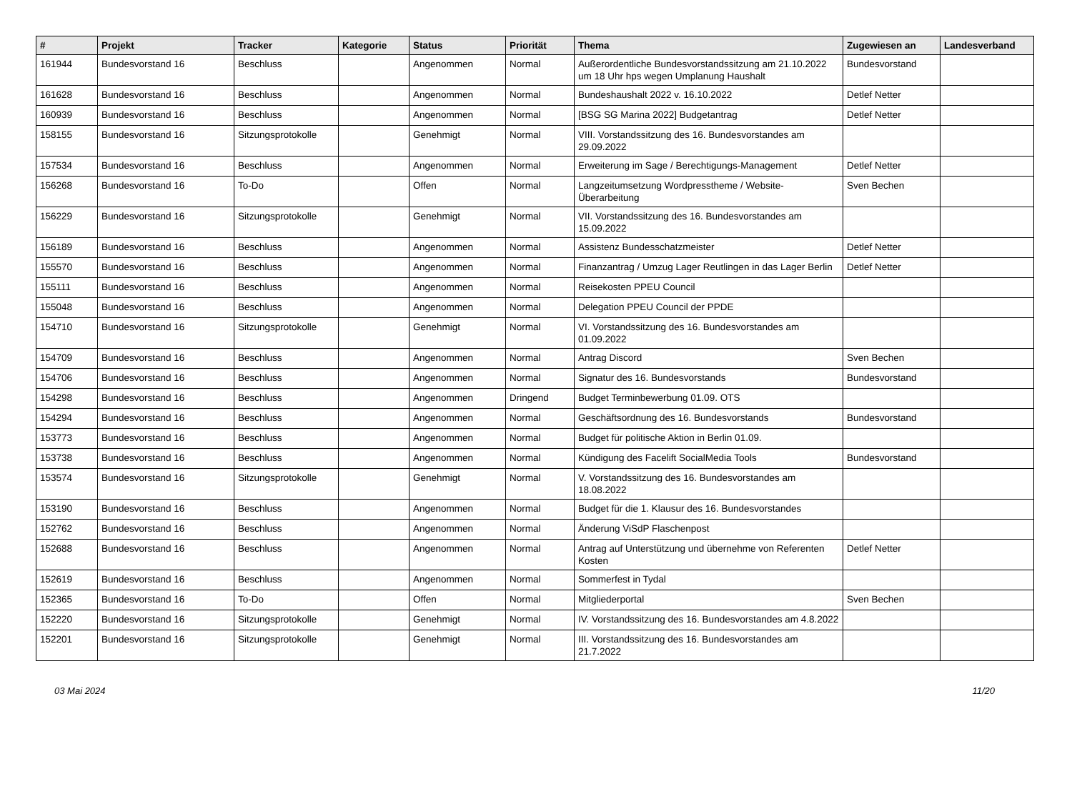| # | Projekt | Tracker | Kategorie | Status | Priorität | Thema | Zugewiesen an | Landesverband |
| --- | --- | --- | --- | --- | --- | --- | --- | --- |
| 161944 | Bundesvorstand 16 | Beschluss | | Angenommen | Normal | Außerordentliche Bundesvorstandssitzung am 21.10.2022 um 18 Uhr hps wegen Umplanung Haushalt | Bundesvorstand | |
| 161628 | Bundesvorstand 16 | Beschluss | | Angenommen | Normal | Bundeshaushalt 2022 v. 16.10.2022 | Detlef Netter | |
| 160939 | Bundesvorstand 16 | Beschluss | | Angenommen | Normal | [BSG SG Marina 2022] Budgetantrag | Detlef Netter | |
| 158155 | Bundesvorstand 16 | Sitzungsprotokolle | | Genehmigt | Normal | VIII. Vorstandssitzung des 16. Bundesvorstandes am 29.09.2022 | | |
| 157534 | Bundesvorstand 16 | Beschluss | | Angenommen | Normal | Erweiterung im Sage / Berechtigungs-Management | Detlef Netter | |
| 156268 | Bundesvorstand 16 | To-Do | | Offen | Normal | Langzeitumsetzung Wordpresstheme / Website-Überarbeitung | Sven Bechen | |
| 156229 | Bundesvorstand 16 | Sitzungsprotokolle | | Genehmigt | Normal | VII. Vorstandssitzung des 16. Bundesvorstandes am 15.09.2022 | | |
| 156189 | Bundesvorstand 16 | Beschluss | | Angenommen | Normal | Assistenz Bundesschatzmeister | Detlef Netter | |
| 155570 | Bundesvorstand 16 | Beschluss | | Angenommen | Normal | Finanzantrag / Umzug Lager Reutlingen in das Lager Berlin | Detlef Netter | |
| 155111 | Bundesvorstand 16 | Beschluss | | Angenommen | Normal | Reisekosten PPEU Council | | |
| 155048 | Bundesvorstand 16 | Beschluss | | Angenommen | Normal | Delegation PPEU Council der PPDE | | |
| 154710 | Bundesvorstand 16 | Sitzungsprotokolle | | Genehmigt | Normal | VI. Vorstandssitzung des 16. Bundesvorstandes am 01.09.2022 | | |
| 154709 | Bundesvorstand 16 | Beschluss | | Angenommen | Normal | Antrag Discord | Sven Bechen | |
| 154706 | Bundesvorstand 16 | Beschluss | | Angenommen | Normal | Signatur des 16. Bundesvorstands | Bundesvorstand | |
| 154298 | Bundesvorstand 16 | Beschluss | | Angenommen | Dringend | Budget Terminbewerbung 01.09. OTS | | |
| 154294 | Bundesvorstand 16 | Beschluss | | Angenommen | Normal | Geschäftsordnung des 16. Bundesvorstands | Bundesvorstand | |
| 153773 | Bundesvorstand 16 | Beschluss | | Angenommen | Normal | Budget für politische Aktion in Berlin 01.09. | | |
| 153738 | Bundesvorstand 16 | Beschluss | | Angenommen | Normal | Kündigung des Facelift SocialMedia Tools | Bundesvorstand | |
| 153574 | Bundesvorstand 16 | Sitzungsprotokolle | | Genehmigt | Normal | V. Vorstandssitzung des 16. Bundesvorstandes am 18.08.2022 | | |
| 153190 | Bundesvorstand 16 | Beschluss | | Angenommen | Normal | Budget für die 1. Klausur des 16. Bundesvorstandes | | |
| 152762 | Bundesvorstand 16 | Beschluss | | Angenommen | Normal | Änderung ViSdP Flaschenpost | | |
| 152688 | Bundesvorstand 16 | Beschluss | | Angenommen | Normal | Antrag auf Unterstützung und übernehme von Referenten Kosten | Detlef Netter | |
| 152619 | Bundesvorstand 16 | Beschluss | | Angenommen | Normal | Sommerfest in Tydal | | |
| 152365 | Bundesvorstand 16 | To-Do | | Offen | Normal | Mitgliederportal | Sven Bechen | |
| 152220 | Bundesvorstand 16 | Sitzungsprotokolle | | Genehmigt | Normal | IV. Vorstandssitzung des 16. Bundesvorstandes am 4.8.2022 | | |
| 152201 | Bundesvorstand 16 | Sitzungsprotokolle | | Genehmigt | Normal | III. Vorstandssitzung des 16. Bundesvorstandes am 21.7.2022 | | |
03 Mai 2024 11/20